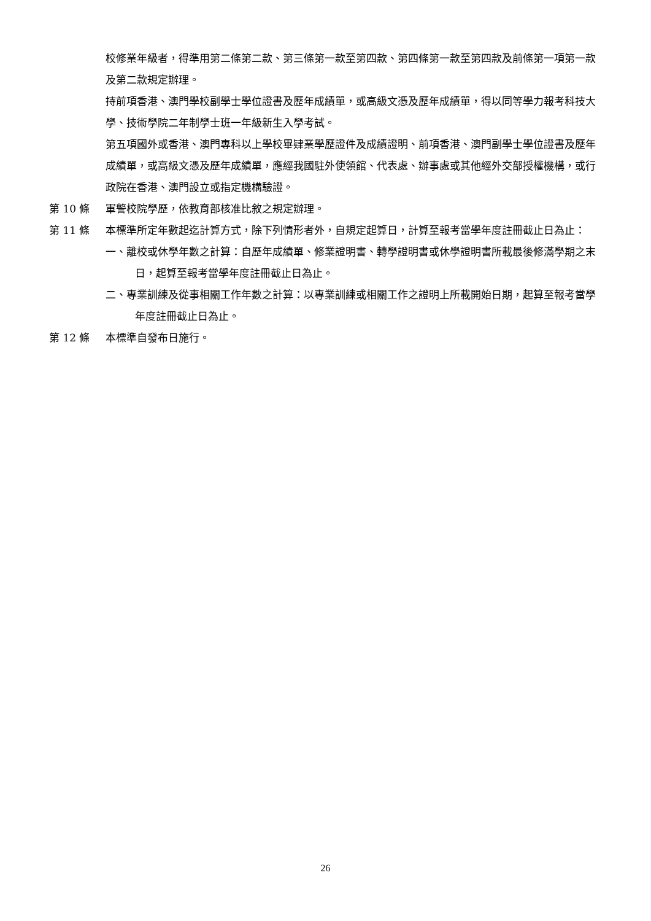校修業年級者，得準用第二條第二款、第三條第一款至第四款、第四條第一款至第四款及前條第一項第一款及第二款規定辦理。
持前項香港、澳門學校副學士學位證書及歷年成績單，或高級文憑及歷年成績單，得以同等學力報考科技大學、技術學院二年制學士班一年級新生入學考試。
第五項國外或香港、澳門專科以上學校畢肄業學歷證件及成績證明、前項香港、澳門副學士學位證書及歷年成績單，或高級文憑及歷年成績單，應經我國駐外使領館、代表處、辦事處或其他經外交部授權機構，或行政院在香港、澳門設立或指定機構驗證。
第 10 條 軍警校院學歷，依教育部核准比敘之規定辦理。
第 11 條 本標準所定年數起迄計算方式，除下列情形者外，自規定起算日，計算至報考當學年度註冊截止日為止：
一、離校或休學年數之計算：自歷年成績單、修業證明書、轉學證明書或休學證明書所載最後修滿學期之末日，起算至報考當學年度註冊截止日為止。
二、專業訓練及從事相關工作年數之計算：以專業訓練或相關工作之證明上所載開始日期，起算至報考當學年度註冊截止日為止。
第 12 條 本標準自發布日施行。
26